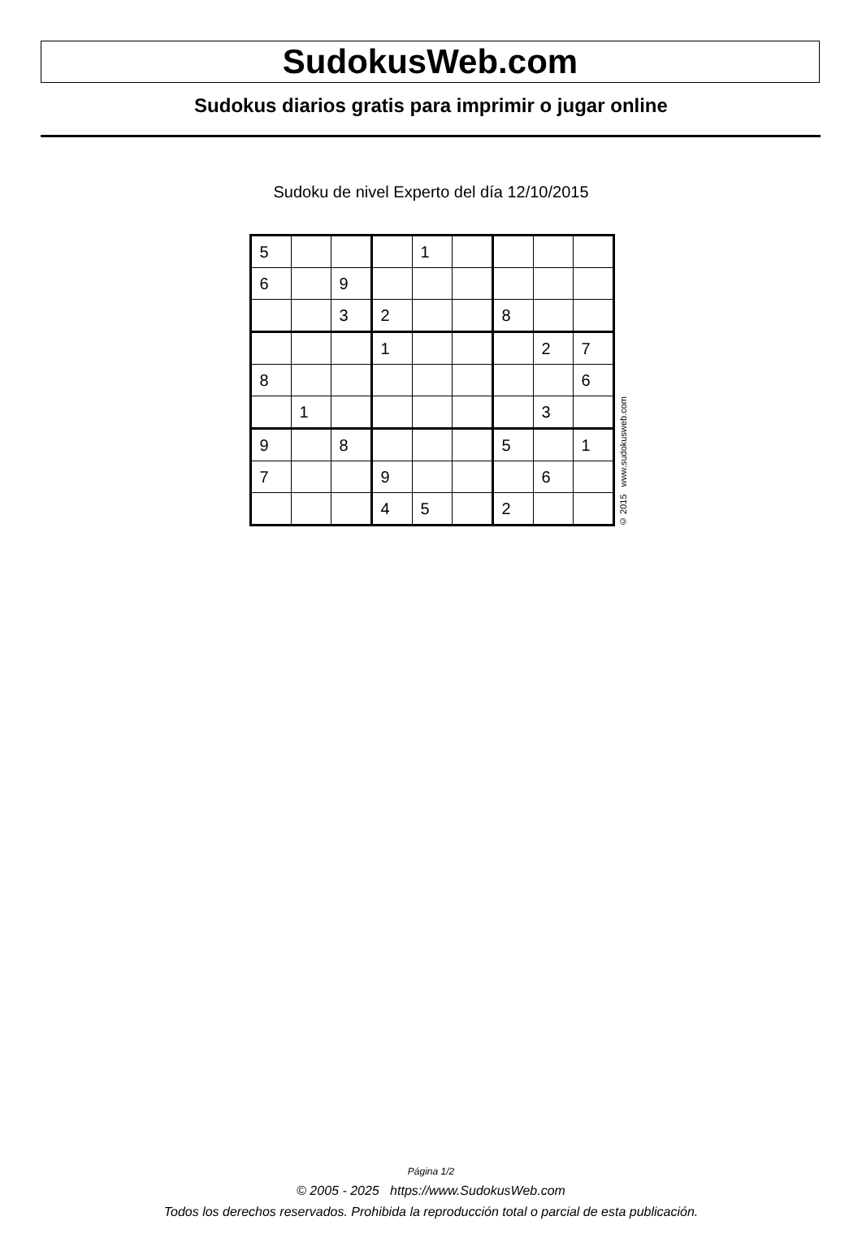SudokusWeb.com
Sudokus diarios gratis para imprimir o jugar online
Sudoku de nivel Experto del día 12/10/2015
| 5 | | | | 1 | | | | |
| 6 | | 9 | | | | | | |
| | | 3 | 2 | | | 8 | | |
| | | | 1 | | | | 2 | 7 |
| 8 | | | | | | | | 6 |
| | 1 | | | | | | 3 | |
| 9 | | 8 | | | | 5 | | 1 |
| 7 | | | 9 | | | | 6 | |
| | | | 4 | 5 | | 2 | | |
© 2015 www.sudokusweb.com
Página 1/2
© 2005 - 2025 https://www.SudokusWeb.com
Todos los derechos reservados. Prohibida la reproducción total o parcial de esta publicación.